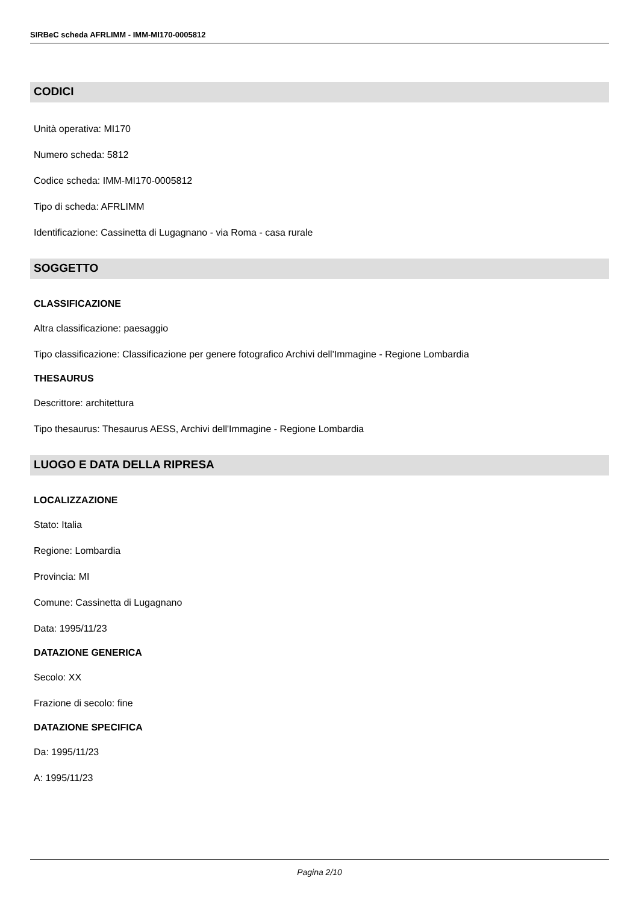SIRBeC scheda AFRLIMM - IMM-MI170-0005812
CODICI
Unità operativa: MI170
Numero scheda: 5812
Codice scheda: IMM-MI170-0005812
Tipo di scheda: AFRLIMM
Identificazione: Cassinetta di Lugagnano - via Roma - casa rurale
SOGGETTO
CLASSIFICAZIONE
Altra classificazione: paesaggio
Tipo classificazione: Classificazione per genere fotografico Archivi dell'Immagine - Regione Lombardia
THESAURUS
Descrittore: architettura
Tipo thesaurus: Thesaurus AESS, Archivi dell'Immagine - Regione Lombardia
LUOGO E DATA DELLA RIPRESA
LOCALIZZAZIONE
Stato: Italia
Regione: Lombardia
Provincia: MI
Comune: Cassinetta di Lugagnano
Data: 1995/11/23
DATAZIONE GENERICA
Secolo: XX
Frazione di secolo: fine
DATAZIONE SPECIFICA
Da: 1995/11/23
A: 1995/11/23
Pagina 2/10